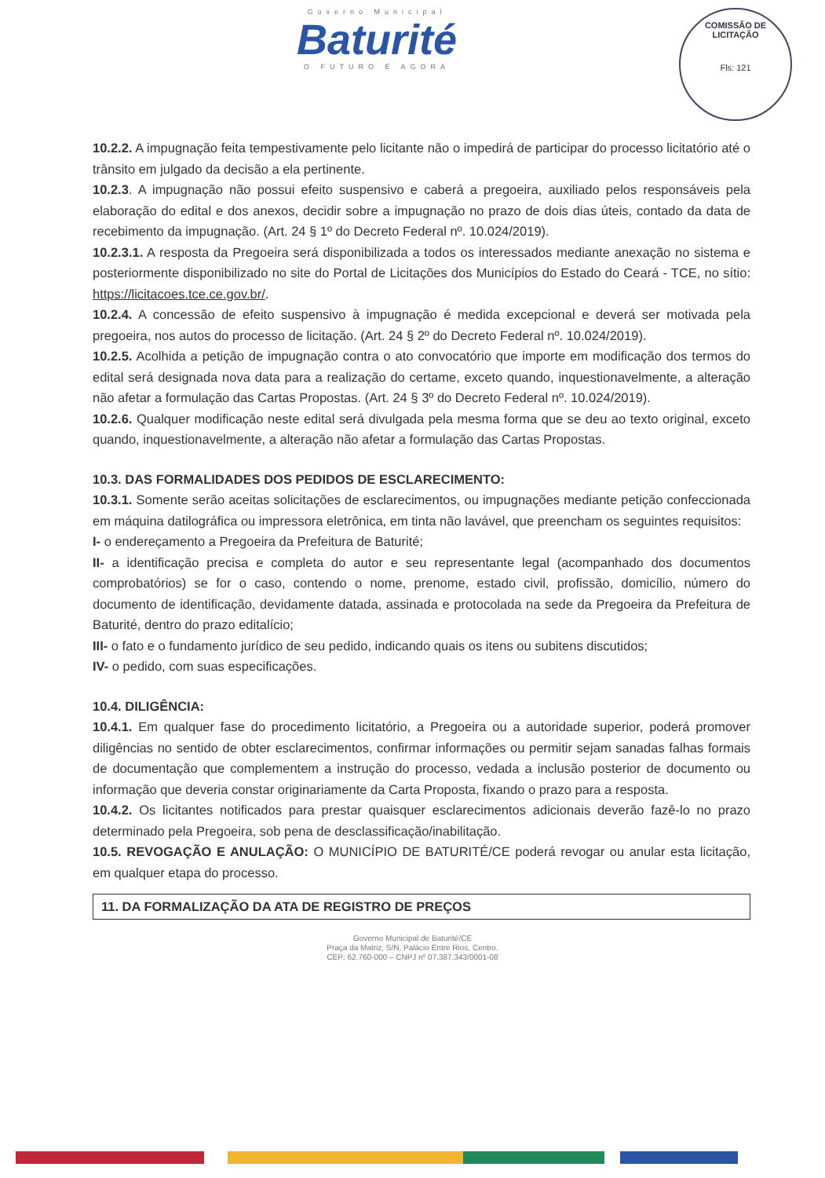Governo Municipal
Baturité
O FUTURO É AGORA
COMISSÃO DE LICITAÇÃO
Fls: 121
10.2.2. A impugnação feita tempestivamente pelo licitante não o impedirá de participar do processo licitatório até o trânsito em julgado da decisão a ela pertinente.
10.2.3. A impugnação não possui efeito suspensivo e caberá a pregoeira, auxiliado pelos responsáveis pela elaboração do edital e dos anexos, decidir sobre a impugnação no prazo de dois dias úteis, contado da data de recebimento da impugnação. (Art. 24 § 1º do Decreto Federal nº. 10.024/2019).
10.2.3.1. A resposta da Pregoeira será disponibilizada a todos os interessados mediante anexação no sistema e posteriormente disponibilizado no site do Portal de Licitações dos Municípios do Estado do Ceará - TCE, no sítio: https://licitacoes.tce.ce.gov.br/.
10.2.4. A concessão de efeito suspensivo à impugnação é medida excepcional e deverá ser motivada pela pregoeira, nos autos do processo de licitação. (Art. 24 § 2º do Decreto Federal nº. 10.024/2019).
10.2.5. Acolhida a petição de impugnação contra o ato convocatório que importe em modificação dos termos do edital será designada nova data para a realização do certame, exceto quando, inquestionavelmente, a alteração não afetar a formulação das Cartas Propostas. (Art. 24 § 3º do Decreto Federal nº. 10.024/2019).
10.2.6. Qualquer modificação neste edital será divulgada pela mesma forma que se deu ao texto original, exceto quando, inquestionavelmente, a alteração não afetar a formulação das Cartas Propostas.
10.3. DAS FORMALIDADES DOS PEDIDOS DE ESCLARECIMENTO:
10.3.1. Somente serão aceitas solicitações de esclarecimentos, ou impugnações mediante petição confeccionada em máquina datilográfica ou impressora eletrônica, em tinta não lavável, que preencham os seguintes requisitos:
I- o endereçamento a Pregoeira da Prefeitura de Baturité;
II- a identificação precisa e completa do autor e seu representante legal (acompanhado dos documentos comprobatórios) se for o caso, contendo o nome, prenome, estado civil, profissão, domicílio, número do documento de identificação, devidamente datada, assinada e protocolada na sede da Pregoeira da Prefeitura de Baturité, dentro do prazo editalício;
III- o fato e o fundamento jurídico de seu pedido, indicando quais os itens ou subitens discutidos;
IV- o pedido, com suas especificações.
10.4. DILIGÊNCIA:
10.4.1. Em qualquer fase do procedimento licitatório, a Pregoeira ou a autoridade superior, poderá promover diligências no sentido de obter esclarecimentos, confirmar informações ou permitir sejam sanadas falhas formais de documentação que complementem a instrução do processo, vedada a inclusão posterior de documento ou informação que deveria constar originariamente da Carta Proposta, fixando o prazo para a resposta.
10.4.2. Os licitantes notificados para prestar quaisquer esclarecimentos adicionais deverão fazê-lo no prazo determinado pela Pregoeira, sob pena de desclassificação/inabilitação.
10.5. REVOGAÇÃO E ANULAÇÃO: O MUNICÍPIO DE BATURITÉ/CE poderá revogar ou anular esta licitação, em qualquer etapa do processo.
11. DA FORMALIZAÇÃO DA ATA DE REGISTRO DE PREÇOS
Governo Municipal de Baturité/CE
Praça da Matriz, S/N, Palácio Entre Rios, Centro.
CEP: 62.760-000 – CNPJ nº 07.387.343/0001-08